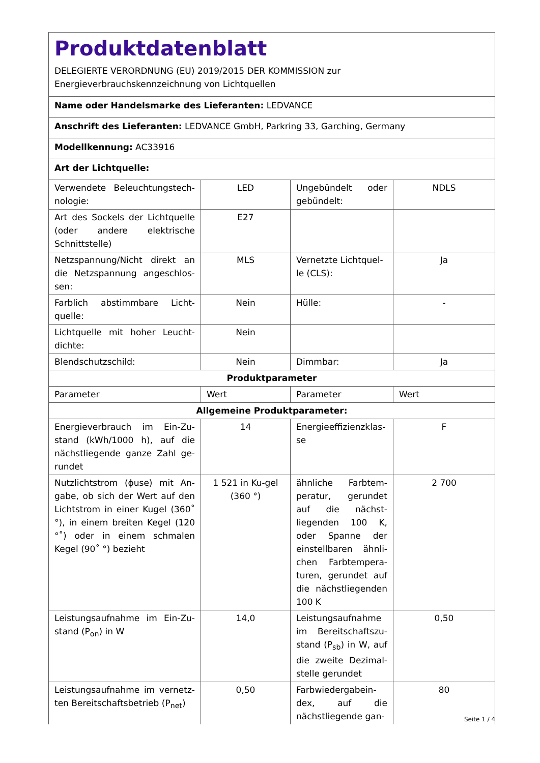| Produktdatenblatt DELEGIERTE VERORDNUNG (EU) 2019/2015 DER KOMMISSION zur Energieverbrauchskennzeichnung von Lichtquellen | | | |
| Name oder Handelsmarke des Lieferanten: LEDVANCE | | | |
| Anschrift des Lieferanten: LEDVANCE GmbH, Parkring 33, Garching, Germany | | | |
| Modellkennung: AC33916 | | | |
| Art der Lichtquelle: | | | |
| Verwendete Beleuchtungstech-nologie: | LED | Ungebündelt oder gebündelt: | NDLS |
| Art des Sockels der Lichtquelle (oder andere elektrische Schnittstelle) | E27 | | |
| Netzspannung/Nicht direkt an die Netzspannung angeschlos-sen: | MLS | Vernetzte Lichtquel-le (CLS): | Ja |
| Farblich abstimmbare Licht-quelle: | Nein | Hülle: | - |
| Lichtquelle mit hoher Leucht-dichte: | Nein | | |
| Blendschutzschild: | Nein | Dimmbar: | Ja |
| Produktparameter | | | |
| Parameter | Wert | Parameter | Wert |
| Allgemeine Produktparameter: | | | |
| Energieverbrauch im Ein-Zu-stand (kWh/1000 h), auf die nächstliegende ganze Zahl ge-rundet | 14 | Energieeffizienzklas-se | F |
| Nutzlichtstrom (ϕuse) mit An-gabe, ob sich der Wert auf den Lichtstrom in einer Kugel (360˚ °), in einem breiten Kegel (120 °˚) oder in einem schmalen Kegel (90˚ °) bezieht | 1 521 in Ku-gel (360 °) | ähnliche Farbtem-peratur, gerundet auf die nächst-liegenden 100 K, oder Spanne der einstellbaren ähnli-chen Farbtempera-turen, gerundet auf die nächstliegenden 100 K | 2 700 |
| Leistungsaufnahme im Ein-Zu-stand (P<sub>on</sub>) in W | 14,0 | Leistungsaufnahme im Bereitschaftszu-stand (P<sub>sb</sub>) in W, auf die zweite Dezimal-stelle gerundet | 0,50 |
| Leistungsaufnahme im vernetz-ten Bereitschaftsbetrieb (P<sub>net</sub>) | 0,50 | Farbwiedergabein-dex, auf die nächstliegende gan- | 80 |
Seite 1 / 4